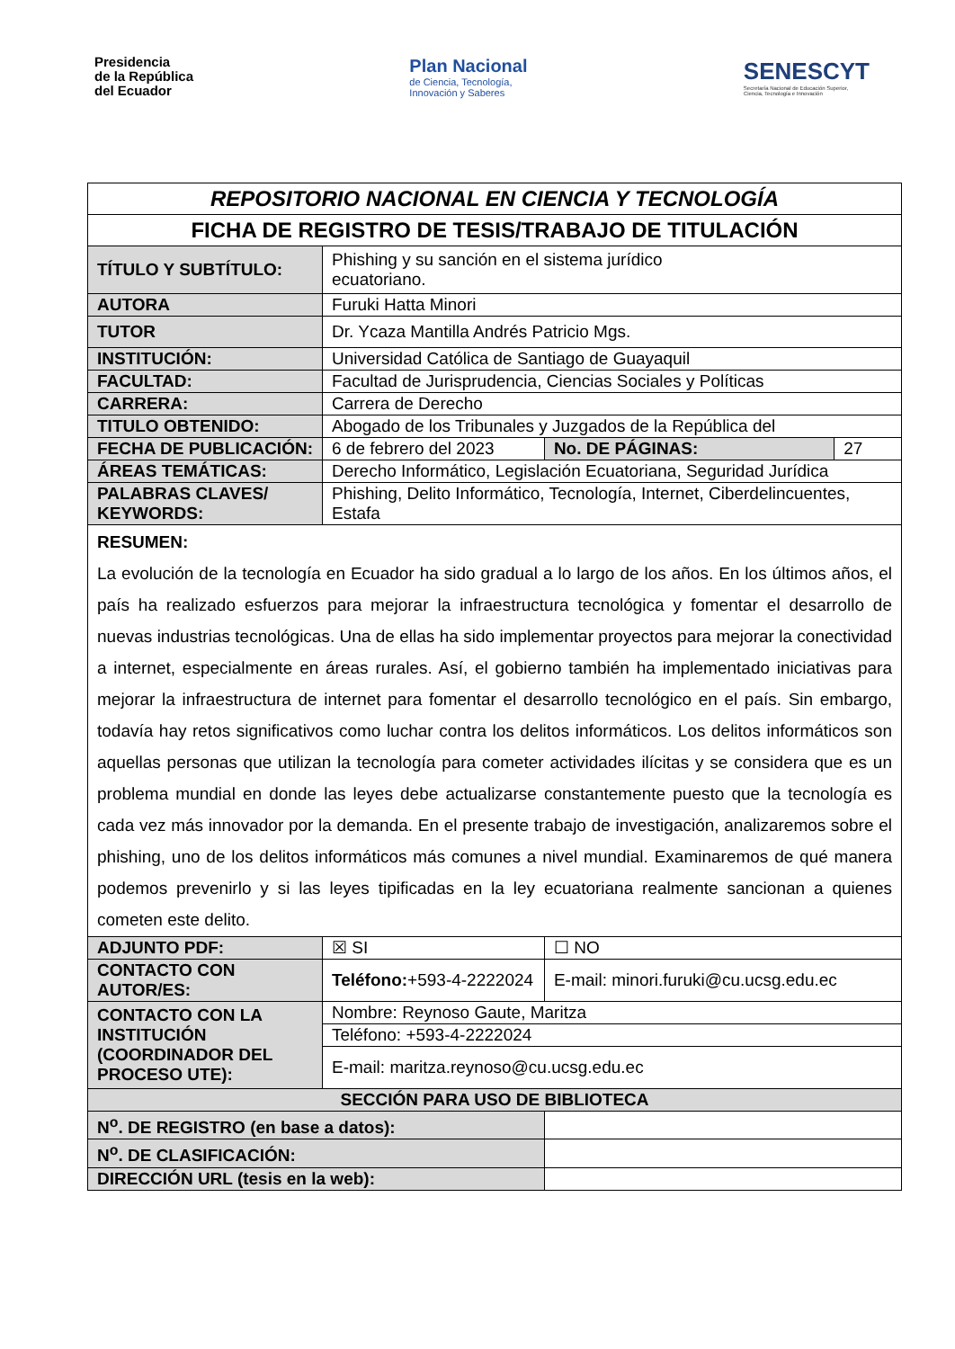Presidencia
de la República
del Ecuador
Plan Nacional
de Ciencia, Tecnología,
Innovación y Saberes
SENESCYT
Secretaría Nacional de Educación Superior,
Ciencia, Tecnología e Innovación
| REPOSITORIO NACIONAL EN CIENCIA Y TECNOLOGÍA | | | | |
| FICHA DE REGISTRO DE TESIS/TRABAJO DE TITULACIÓN | | | | |
| TÍTULO Y SUBTÍTULO: | Phishing y su sanción en el sistema jurídico ecuatoriano. | | | |
| AUTORA | Furuki Hatta Minori | | | |
| TUTOR | Dr. Ycaza Mantilla Andrés Patricio Mgs. | | | |
| INSTITUCIÓN: | Universidad Católica de Santiago de Guayaquil | | | |
| FACULTAD: | Facultad de Jurisprudencia, Ciencias Sociales y Políticas | | | |
| CARRERA: | Carrera de Derecho | | | |
| TITULO OBTENIDO: | Abogado de los Tribunales y Juzgados de la República del | | | |
| FECHA DE PUBLICACIÓN: | 6 de febrero del 2023 | | No. DE PÁGINAS: | 27 |
| ÁREAS TEMÁTICAS: | Derecho Informático, Legislación Ecuatoriana, Seguridad Jurídica | | | |
| PALABRAS CLAVES/ KEYWORDS: | Phishing, Delito Informático, Tecnología, Internet, Ciberdelincuentes, Estafa | | | |
| RESUMEN: La evolución de la tecnología en Ecuador ha sido gradual a lo largo de los años. En los últimos años, el país ha realizado esfuerzos para mejorar la infraestructura tecnológica y fomentar el desarrollo de nuevas industrias tecnológicas. Una de ellas ha sido implementar proyectos para mejorar la conectividad a internet, especialmente en áreas rurales. Así, el gobierno también ha implementado iniciativas para mejorar la infraestructura de internet para fomentar el desarrollo tecnológico en el país. Sin embargo, todavía hay retos significativos como luchar contra los delitos informáticos. Los delitos informáticos son aquellas personas que utilizan la tecnología para cometer actividades ilícitas y se considera que es un problema mundial en donde las leyes debe actualizarse constantemente puesto que la tecnología es cada vez más innovador por la demanda. En el presente trabajo de investigación, analizaremos sobre el phishing, uno de los delitos informáticos más comunes a nivel mundial. Examinaremos de qué manera podemos prevenirlo y si las leyes tipificadas en la ley ecuatoriana realmente sancionan a quienes cometen este delito. | | | | |
| ADJUNTO PDF: | ☒ SI | | ☐ NO | |
| CONTACTO CON AUTOR/ES: | Teléfono: +593-4-2222024 | | E-mail: minori.furuki@cu.ucsg.edu.ec | |
| CONTACTO CON LA INSTITUCIÓN (COORDINADOR DEL PROCESO UTE): | Nombre: Reynoso Gaute, Maritza | | | |
| | Teléfono: +593-4-2222024 | | | |
| | E-mail: maritza.reynoso@cu.ucsg.edu.ec | | | |
| SECCIÓN PARA USO DE BIBLIOTECA | | | | |
| N<sup>o</sup>. DE REGISTRO (en base a datos): | | | | |
| N<sup>o</sup>. DE CLASIFICACIÓN: | | | | |
| DIRECCIÓN URL (tesis en la web): | | | | |